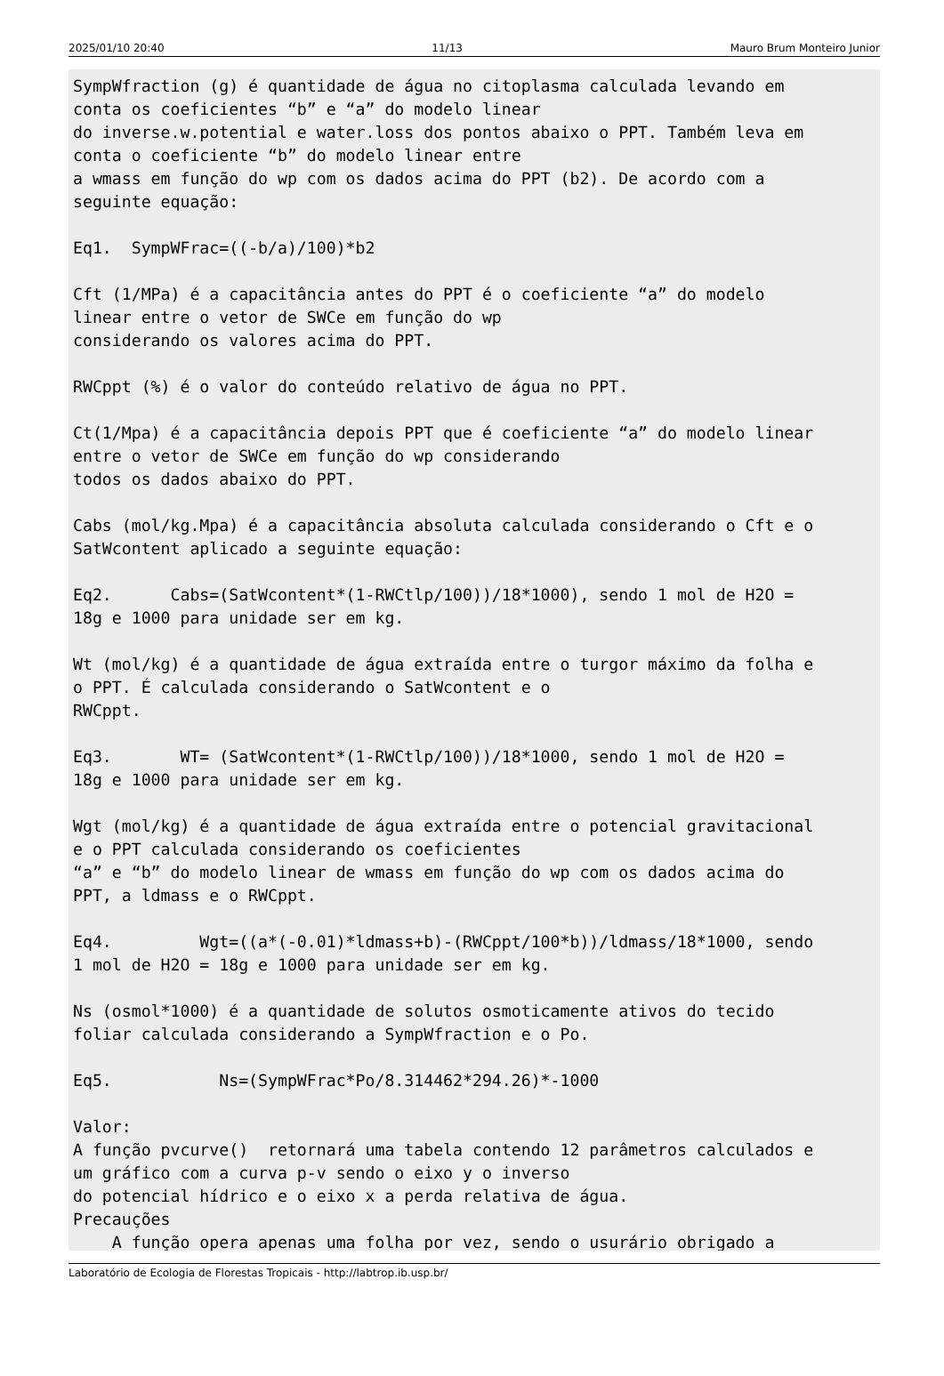2025/01/10 20:40 11/13 Mauro Brum Monteiro Junior
SympWfraction (g) é quantidade de água no citoplasma calculada levando em
conta os coeficientes “b” e “a” do modelo linear
do inverse.w.potential e water.loss dos pontos abaixo o PPT. Também leva em
conta o coeficiente “b” do modelo linear entre
a wmass em função do wp com os dados acima do PPT (b2). De acordo com a
seguinte equação:

Eq1.  SympWFrac=((-b/a)/100)*b2

Cft (1/MPa) é a capacitância antes do PPT é o coeficiente “a” do modelo
linear entre o vetor de SWCe em função do wp
considerando os valores acima do PPT.

RWCppt (%) é o valor do conteúdo relativo de água no PPT.

Ct(1/Mpa) é a capacitância depois PPT que é coeficiente “a” do modelo linear
entre o vetor de SWCe em função do wp considerando
todos os dados abaixo do PPT.

Cabs (mol/kg.Mpa) é a capacitância absoluta calculada considerando o Cft e o
SatWcontent aplicado a seguinte equação:

Eq2.      Cabs=(SatWcontent*(1-RWCtlp/100))/18*1000), sendo 1 mol de H2O =
18g e 1000 para unidade ser em kg.

Wt (mol/kg) é a quantidade de água extraída entre o turgor máximo da folha e
o PPT. É calculada considerando o SatWcontent e o
RWCppt.

Eq3.       WT= (SatWcontent*(1-RWCtlp/100))/18*1000, sendo 1 mol de H2O =
18g e 1000 para unidade ser em kg.

Wgt (mol/kg) é a quantidade de água extraída entre o potencial gravitacional
e o PPT calculada considerando os coeficientes
“a” e “b” do modelo linear de wmass em função do wp com os dados acima do
PPT, a ldmass e o RWCppt.

Eq4.         Wgt=((a*(-0.01)*ldmass+b)-(RWCppt/100*b))/ldmass/18*1000, sendo
1 mol de H2O = 18g e 1000 para unidade ser em kg.

Ns (osmol*1000) é a quantidade de solutos osmoticamente ativos do tecido
foliar calculada considerando a SympWfraction e o Po.

Eq5.           Ns=(SympWFrac*Po/8.314462*294.26)*-1000

Valor:
A função pvcurve()  retornará uma tabela contendo 12 parâmetros calculados e
um gráfico com a curva p-v sendo o eixo y o inverso
do potencial hídrico e o eixo x a perda relativa de água.
Precauções
    A função opera apenas uma folha por vez, sendo o usurário obrigado a
Laboratório de Ecologia de Florestas Tropicais - http://labtrop.ib.usp.br/